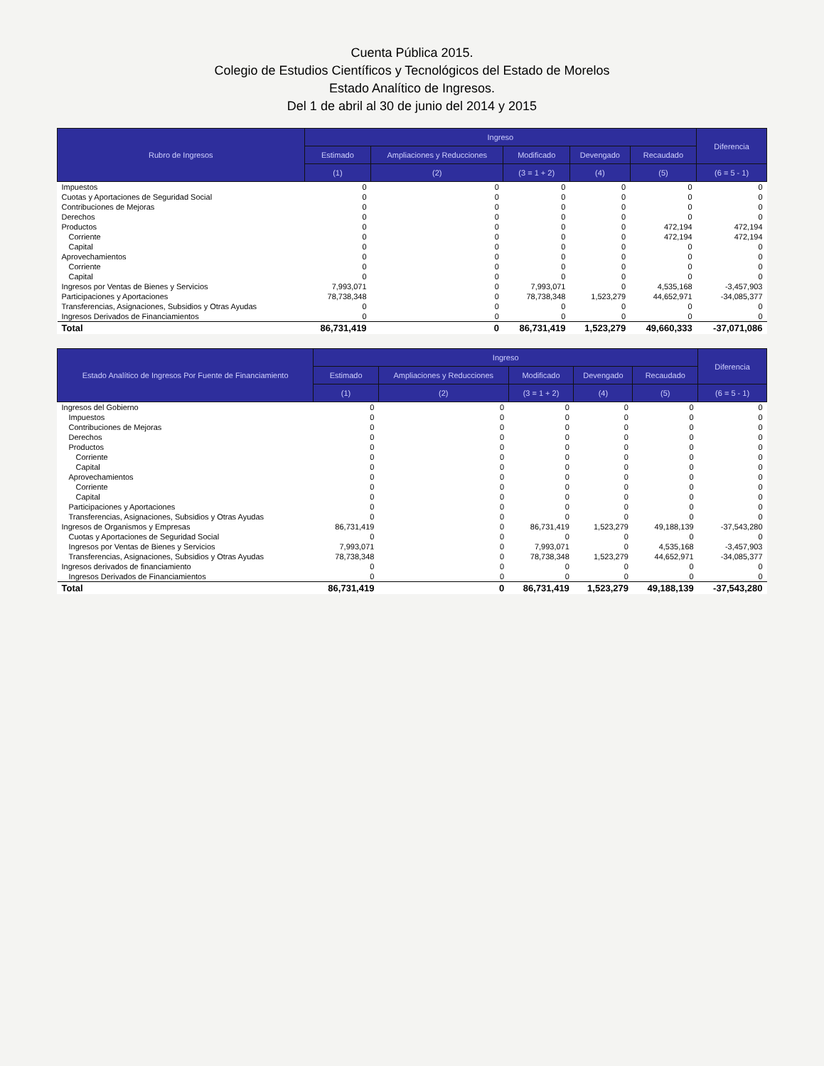Cuenta Pública 2015.
Colegio de Estudios Científicos y Tecnológicos del Estado de Morelos
Estado Analítico de Ingresos.
Del 1 de abril al 30 de junio del 2014 y 2015
| Rubro de Ingresos | Ingreso | | | | | Diferencia |
| --- | --- | --- | --- | --- | --- | --- |
| | Estimado | Ampliaciones y Reducciones | Modificado | Devengado | Recaudado | |
| | (1) | (2) | (3 = 1 + 2) | (4) | (5) | (6 = 5 - 1) |
| Impuestos | 0 | 0 | 0 | 0 | 0 | 0 |
| Cuotas y Aportaciones de Seguridad Social | 0 | 0 | 0 | 0 | 0 | 0 |
| Contribuciones de Mejoras | 0 | 0 | 0 | 0 | 0 | 0 |
| Derechos | 0 | 0 | 0 | 0 | 0 | 0 |
| Productos | 0 | 0 | 0 | 0 | 472,194 | 472,194 |
| Corriente | 0 | 0 | 0 | 0 | 472,194 | 472,194 |
| Capital | 0 | 0 | 0 | 0 | 0 | 0 |
| Aprovechamientos | 0 | 0 | 0 | 0 | 0 | 0 |
| Corriente | 0 | 0 | 0 | 0 | 0 | 0 |
| Capital | 0 | 0 | 0 | 0 | 0 | 0 |
| Ingresos por Ventas de Bienes y Servicios | 7,993,071 | 0 | 7,993,071 | 0 | 4,535,168 | -3,457,903 |
| Participaciones y Aportaciones | 78,738,348 | 0 | 78,738,348 | 1,523,279 | 44,652,971 | -34,085,377 |
| Transferencias, Asignaciones, Subsidios y Otras Ayudas | 0 | 0 | 0 | 0 | 0 | 0 |
| Ingresos Derivados de Financiamientos | 0 | 0 | 0 | 0 | 0 | 0 |
| Total | 86,731,419 | 0 | 86,731,419 | 1,523,279 | 49,660,333 | -37,071,086 |
| Estado Analítico de Ingresos Por Fuente de Financiamiento | Ingreso | | | | | Diferencia |
| --- | --- | --- | --- | --- | --- | --- |
| | Estimado | Ampliaciones y Reducciones | Modificado | Devengado | Recaudado | |
| | (1) | (2) | (3 = 1 + 2) | (4) | (5) | (6 = 5 - 1) |
| Ingresos del Gobierno | 0 | 0 | 0 | 0 | 0 | 0 |
| Impuestos | 0 | 0 | 0 | 0 | 0 | 0 |
| Contribuciones de Mejoras | 0 | 0 | 0 | 0 | 0 | 0 |
| Derechos | 0 | 0 | 0 | 0 | 0 | 0 |
| Productos | 0 | 0 | 0 | 0 | 0 | 0 |
| Corriente | 0 | 0 | 0 | 0 | 0 | 0 |
| Capital | 0 | 0 | 0 | 0 | 0 | 0 |
| Aprovechamientos | 0 | 0 | 0 | 0 | 0 | 0 |
| Corriente | 0 | 0 | 0 | 0 | 0 | 0 |
| Capital | 0 | 0 | 0 | 0 | 0 | 0 |
| Participaciones y Aportaciones | 0 | 0 | 0 | 0 | 0 | 0 |
| Transferencias, Asignaciones, Subsidios y Otras Ayudas | 0 | 0 | 0 | 0 | 0 | 0 |
| Ingresos de Organismos y Empresas | 86,731,419 | 0 | 86,731,419 | 1,523,279 | 49,188,139 | -37,543,280 |
| Cuotas y Aportaciones de Seguridad Social | 0 | 0 | 0 | 0 | 0 | 0 |
| Ingresos por Ventas de Bienes y Servicios | 7,993,071 | 0 | 7,993,071 | 0 | 4,535,168 | -3,457,903 |
| Transferencias, Asignaciones, Subsidios y Otras Ayudas | 78,738,348 | 0 | 78,738,348 | 1,523,279 | 44,652,971 | -34,085,377 |
| Ingresos derivados de financiamiento | 0 | 0 | 0 | 0 | 0 | 0 |
| Ingresos Derivados de Financiamientos | 0 | 0 | 0 | 0 | 0 | 0 |
| Total | 86,731,419 | 0 | 86,731,419 | 1,523,279 | 49,188,139 | -37,543,280 |